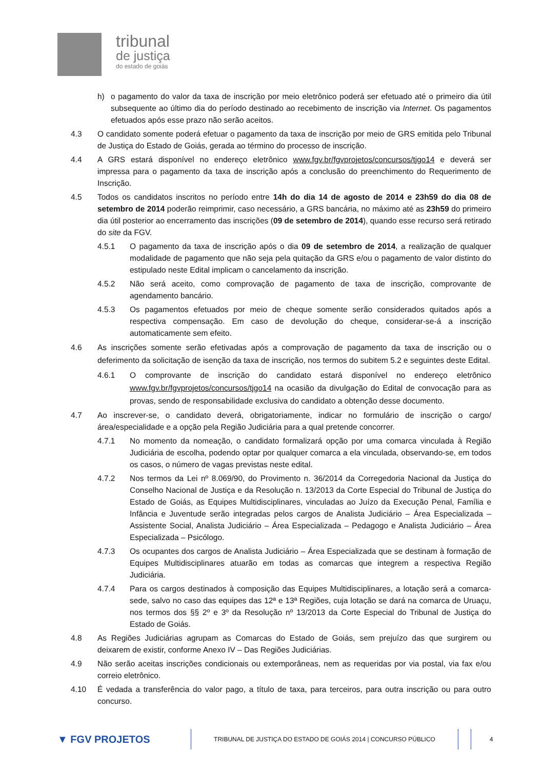tribunal
de justiça
do estado de goiás
h) o pagamento do valor da taxa de inscrição por meio eletrônico poderá ser efetuado até o primeiro dia útil subsequente ao último dia do período destinado ao recebimento de inscrição via Internet. Os pagamentos efetuados após esse prazo não serão aceitos.
4.3 O candidato somente poderá efetuar o pagamento da taxa de inscrição por meio de GRS emitida pelo Tribunal de Justiça do Estado de Goiás, gerada ao término do processo de inscrição.
4.4 A GRS estará disponível no endereço eletrônico www.fgv.br/fgvprojetos/concursos/tjgo14 e deverá ser impressa para o pagamento da taxa de inscrição após a conclusão do preenchimento do Requerimento de Inscrição.
4.5 Todos os candidatos inscritos no período entre 14h do dia 14 de agosto de 2014 e 23h59 do dia 08 de setembro de 2014 poderão reimprimir, caso necessário, a GRS bancária, no máximo até as 23h59 do primeiro dia útil posterior ao encerramento das inscrições (09 de setembro de 2014), quando esse recurso será retirado do site da FGV.
4.5.1 O pagamento da taxa de inscrição após o dia 09 de setembro de 2014, a realização de qualquer modalidade de pagamento que não seja pela quitação da GRS e/ou o pagamento de valor distinto do estipulado neste Edital implicam o cancelamento da inscrição.
4.5.2 Não será aceito, como comprovação de pagamento de taxa de inscrição, comprovante de agendamento bancário.
4.5.3 Os pagamentos efetuados por meio de cheque somente serão considerados quitados após a respectiva compensação. Em caso de devolução do cheque, considerar-se-á a inscrição automaticamente sem efeito.
4.6 As inscrições somente serão efetivadas após a comprovação de pagamento da taxa de inscrição ou o deferimento da solicitação de isenção da taxa de inscrição, nos termos do subitem 5.2 e seguintes deste Edital.
4.6.1 O comprovante de inscrição do candidato estará disponível no endereço eletrônico www.fgv.br/fgvprojetos/concursos/tjgo14 na ocasião da divulgação do Edital de convocação para as provas, sendo de responsabilidade exclusiva do candidato a obtenção desse documento.
4.7 Ao inscrever-se, o candidato deverá, obrigatoriamente, indicar no formulário de inscrição o cargo/área/especialidade e a opção pela Região Judiciária para a qual pretende concorrer.
4.7.1 No momento da nomeação, o candidato formalizará opção por uma comarca vinculada à Região Judiciária de escolha, podendo optar por qualquer comarca a ela vinculada, observando-se, em todos os casos, o número de vagas previstas neste edital.
4.7.2 Nos termos da Lei nº 8.069/90, do Provimento n. 36/2014 da Corregedoria Nacional da Justiça do Conselho Nacional de Justiça e da Resolução n. 13/2013 da Corte Especial do Tribunal de Justiça do Estado de Goiás, as Equipes Multidisciplinares, vinculadas ao Juízo da Execução Penal, Família e Infância e Juventude serão integradas pelos cargos de Analista Judiciário – Área Especializada – Assistente Social, Analista Judiciário – Área Especializada – Pedagogo e Analista Judiciário – Área Especializada – Psicólogo.
4.7.3 Os ocupantes dos cargos de Analista Judiciário – Área Especializada que se destinam à formação de Equipes Multidisciplinares atuarão em todas as comarcas que integrem a respectiva Região Judiciária.
4.7.4 Para os cargos destinados à composição das Equipes Multidisciplinares, a lotação será a comarca-sede, salvo no caso das equipes das 12ª e 13ª Regiões, cuja lotação se dará na comarca de Uruaçu, nos termos dos §§ 2º e 3º da Resolução nº 13/2013 da Corte Especial do Tribunal de Justiça do Estado de Goiás.
4.8 As Regiões Judiciárias agrupam as Comarcas do Estado de Goiás, sem prejuízo das que surgirem ou deixarem de existir, conforme Anexo IV – Das Regiões Judiciárias.
4.9 Não serão aceitas inscrições condicionais ou extemporâneas, nem as requeridas por via postal, via fax e/ou correio eletrônico.
4.10 É vedada a transferência do valor pago, a título de taxa, para terceiros, para outra inscrição ou para outro concurso.
▼ FGV PROJETOS
TRIBUNAL DE JUSTIÇA DO ESTADO DE GOIÁS 2014 | CONCURSO PÚBLICO 4